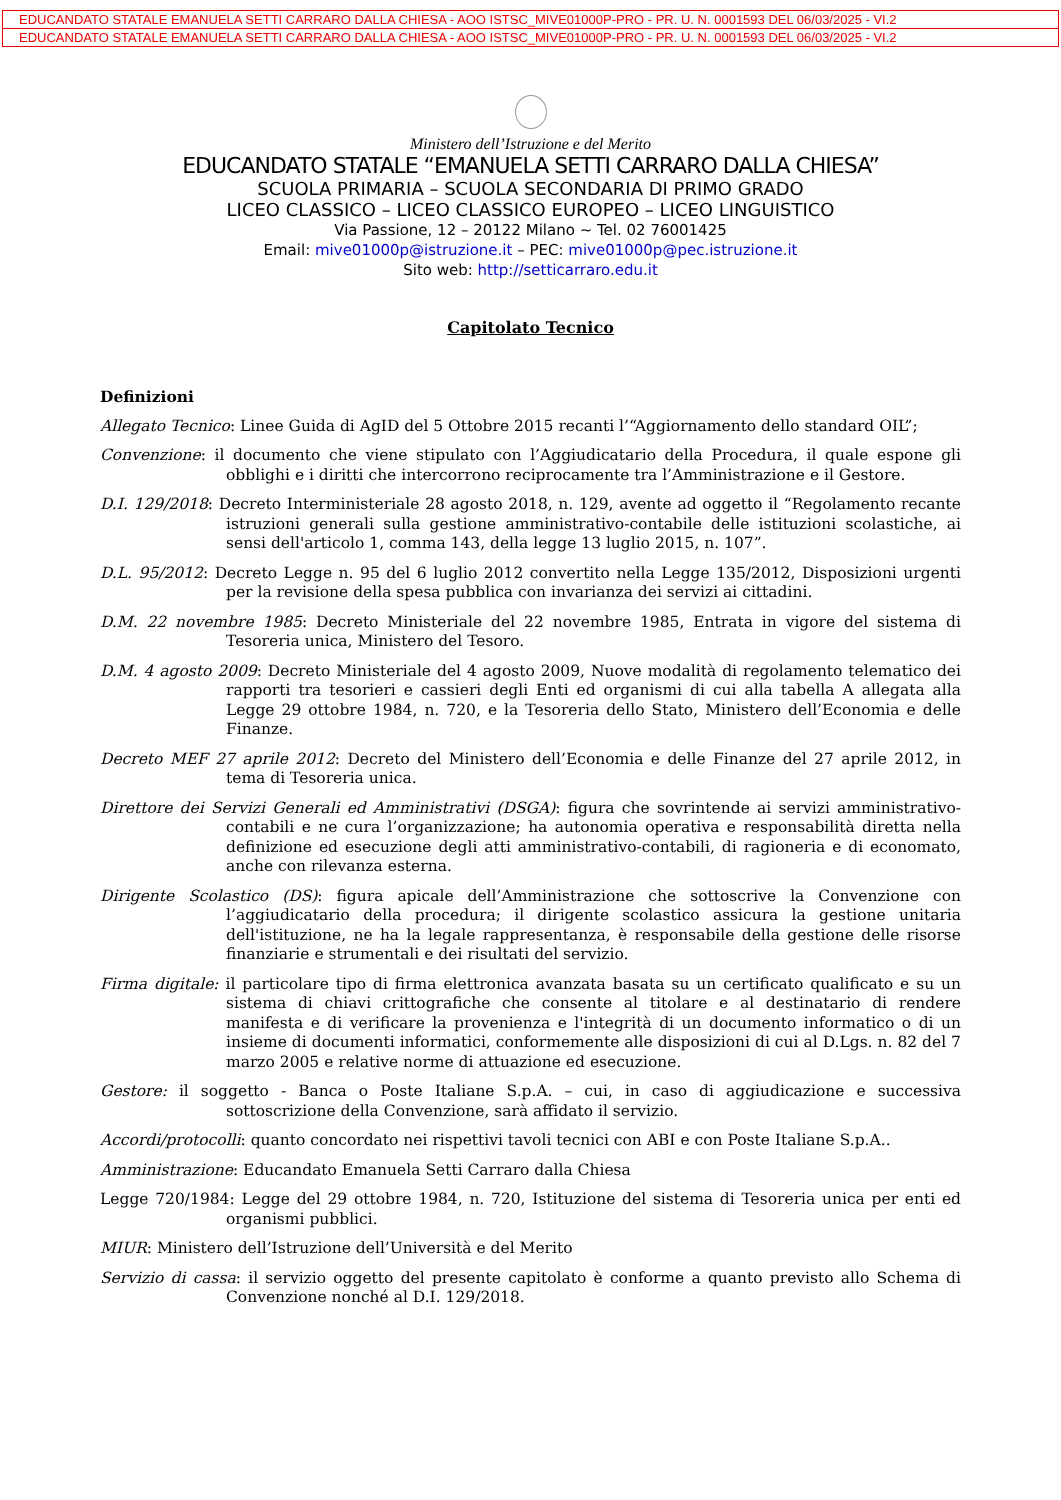EDUCANDATO STATALE EMANUELA SETTI CARRARO DALLA CHIESA - AOO ISTSC_MIVE01000P-PRO - PR. U. N. 0001593 DEL 06/03/2025 - VI.2
EDUCANDATO STATALE EMANUELA SETTI CARRARO DALLA CHIESA - AOO ISTSC_MIVE01000P-PRO - PR. U. N. 0001593 DEL 06/03/2025 - VI.2
Ministero dell’Istruzione e del Merito
EDUCANDATO STATALE “EMANUELA SETTI CARRARO DALLA CHIESA”
SCUOLA PRIMARIA – SCUOLA SECONDARIA DI PRIMO GRADO
LICEO CLASSICO – LICEO CLASSICO EUROPEO – LICEO LINGUISTICO
Via Passione, 12 – 20122 Milano ~ Tel. 02 76001425
Email: mive01000p@istruzione.it – PEC: mive01000p@pec.istruzione.it
Sito web: http://setticarraro.edu.it
Capitolato Tecnico
Definizioni
Allegato Tecnico: Linee Guida di AgID del 5 Ottobre 2015 recanti l’“Aggiornamento dello standard OIL”;
Convenzione: il documento che viene stipulato con l’Aggiudicatario della Procedura, il quale espone gli obblighi e i diritti che intercorrono reciprocamente tra l’Amministrazione e il Gestore.
D.I. 129/2018: Decreto Interministeriale 28 agosto 2018, n. 129, avente ad oggetto il “Regolamento recante istruzioni generali sulla gestione amministrativo-contabile delle istituzioni scolastiche, ai sensi dell'articolo 1, comma 143, della legge 13 luglio 2015, n. 107”.
D.L. 95/2012: Decreto Legge n. 95 del 6 luglio 2012 convertito nella Legge 135/2012, Disposizioni urgenti per la revisione della spesa pubblica con invarianza dei servizi ai cittadini.
D.M. 22 novembre 1985: Decreto Ministeriale del 22 novembre 1985, Entrata in vigore del sistema di Tesoreria unica, Ministero del Tesoro.
D.M. 4 agosto 2009: Decreto Ministeriale del 4 agosto 2009, Nuove modalità di regolamento telematico dei rapporti tra tesorieri e cassieri degli Enti ed organismi di cui alla tabella A allegata alla Legge 29 ottobre 1984, n. 720, e la Tesoreria dello Stato, Ministero dell’Economia e delle Finanze.
Decreto MEF 27 aprile 2012: Decreto del Ministero dell’Economia e delle Finanze del 27 aprile 2012, in tema di Tesoreria unica.
Direttore dei Servizi Generali ed Amministrativi (DSGA): figura che sovrintende ai servizi amministrativo-contabili e ne cura l’organizzazione; ha autonomia operativa e responsabilità diretta nella definizione ed esecuzione degli atti amministrativo-contabili, di ragioneria e di economato, anche con rilevanza esterna.
Dirigente Scolastico (DS): figura apicale dell’Amministrazione che sottoscrive la Convenzione con l’aggiudicatario della procedura; il dirigente scolastico assicura la gestione unitaria dell'istituzione, ne ha la legale rappresentanza, è responsabile della gestione delle risorse finanziarie e strumentali e dei risultati del servizio.
Firma digitale: il particolare tipo di firma elettronica avanzata basata su un certificato qualificato e su un sistema di chiavi crittografiche che consente al titolare e al destinatario di rendere manifesta e di verificare la provenienza e l'integrità di un documento informatico o di un insieme di documenti informatici, conformemente alle disposizioni di cui al D.Lgs. n. 82 del 7 marzo 2005 e relative norme di attuazione ed esecuzione.
Gestore: il soggetto - Banca o Poste Italiane S.p.A. – cui, in caso di aggiudicazione e successiva sottoscrizione della Convenzione, sarà affidato il servizio.
Accordi/protocolli: quanto concordato nei rispettivi tavoli tecnici con ABI e con Poste Italiane S.p.A..
Amministrazione: Educandato Emanuela Setti Carraro dalla Chiesa
Legge 720/1984: Legge del 29 ottobre 1984, n. 720, Istituzione del sistema di Tesoreria unica per enti ed organismi pubblici.
MIUR: Ministero dell’Istruzione dell’Università e del Merito
Servizio di cassa: il servizio oggetto del presente capitolato è conforme a quanto previsto allo Schema di Convenzione nonché al D.I. 129/2018.